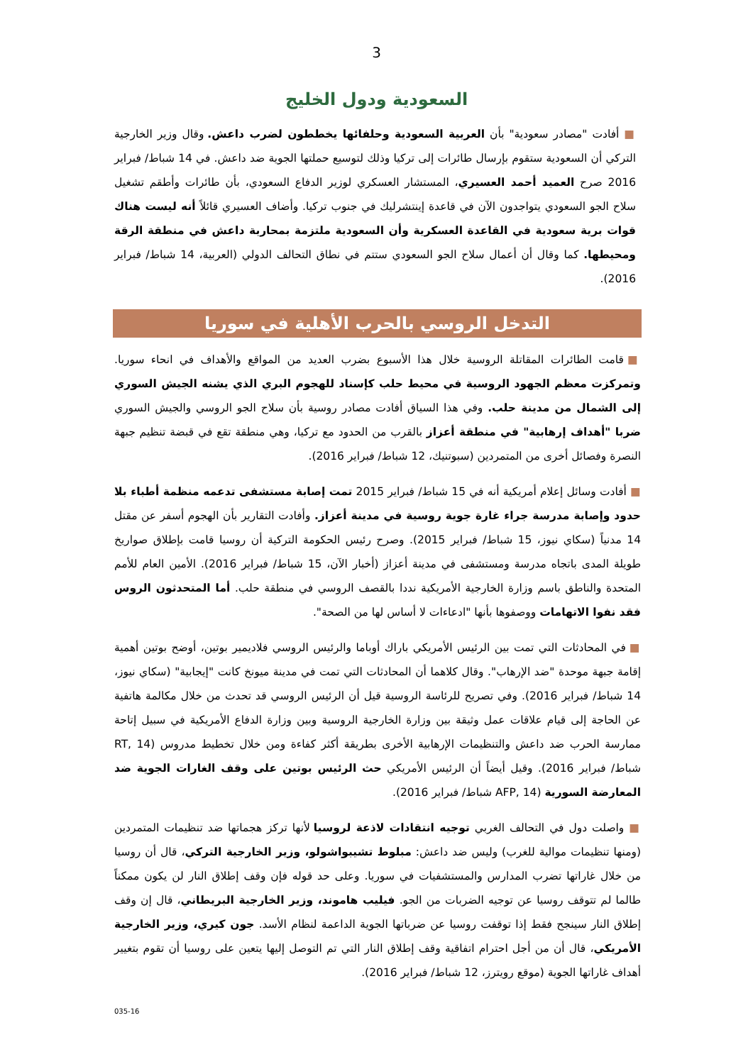3
السعودية ودول الخليج
■ أفادت "مصادر سعودية" بأن العربية السعودية وحلفائها يخططون لضرب داعش. وقال وزير الخارجية التركي أن السعودية ستقوم بإرسال طائرات إلى تركيا وذلك لتوسيع حملتها الجوية ضد داعش. في 14 شباط/ فبراير 2016 صرح العميد أحمد العسيري، المستشار العسكري لوزير الدفاع السعودي، بأن طائرات وأطقم تشغيل سلاح الجو السعودي يتواجدون الآن في قاعدة إينتشرليك في جنوب تركيا. وأضاف العسيري قائلاً أنه ليست هناك قوات برية سعودية في القاعدة العسكرية وأن السعودية ملتزمة بمحاربة داعش في منطقة الرقة ومحيطها. كما وقال أن أعمال سلاح الجو السعودي ستتم في نطاق التحالف الدولي (العربية، 14 شباط/ فبراير 2016).
التدخل الروسي بالحرب الأهلية في سوريا
■ قامت الطائرات المقاتلة الروسية خلال هذا الأسبوع بضرب العديد من المواقع والأهداف في انحاء سوريا. وتمركزت معظم الجهود الروسية في محيط حلب كإسناد للهجوم البري الذي يشنه الجيش السوري إلى الشمال من مدينة حلب. وفي هذا السياق أفادت مصادر روسية بأن سلاح الجو الروسي والجيش السوري ضربا "أهداف إرهابية" في منطقة أعزاز بالقرب من الحدود مع تركيا، وهي منطقة تقع في قبضة تنظيم جبهة النصرة وفصائل أخرى من المتمردين (سبوتنيك، 12 شباط/ فبراير 2016).
■ أفادت وسائل إعلام أمريكية أنه في 15 شباط/ فبراير 2015 تمت إصابة مستشفى تدعمه منظمة أطباء بلا حدود وإصابة مدرسة جراء غارة جوية روسية في مدينة أعزاز. وأفادت التقارير بأن الهجوم أسفر عن مقتل 14 مدنياً (سكاي نيوز، 15 شباط/ فبراير 2015). وصرح رئيس الحكومة التركية أن روسيا قامت بإطلاق صواريخ طويلة المدى باتجاه مدرسة ومستشفى في مدينة أعزاز (أخبار الآن، 15 شباط/ فبراير 2016). الأمين العام للأمم المتحدة والناطق باسم وزارة الخارجية الأمريكية نددا بالقصف الروسي في منطقة حلب. أما المتحدثون الروس فقد نفوا الاتهامات ووصفوها بأنها "ادعاءات لا أساس لها من الصحة".
■ في المحادثات التي تمت بين الرئيس الأمريكي باراك أوباما والرئيس الروسي فلاديمير بوتين، أوضح بوتين أهمية إقامة جبهة موحدة "ضد الإرهاب". وقال كلاهما أن المحادثات التي تمت في مدينة ميونخ كانت "إيجابية" (سكاي نيوز، 14 شباط/ فبراير 2016). وفي تصريح للرئاسة الروسية قيل أن الرئيس الروسي قد تحدث من خلال مكالمة هاتفية عن الحاجة إلى قيام علاقات عمل وثيقة بين وزارة الخارجية الروسية وبين وزارة الدفاع الأمريكية في سبيل إتاحة ممارسة الحرب ضد داعش والتنظيمات الإرهابية الأخرى بطريقة أكثر كفاءة ومن خلال تخطيط مدروس (RT, 14 شباط/ فبراير 2016). وقيل أيضاً أن الرئيس الأمريكي حث الرئيس بوتين على وقف الغارات الجوية ضد المعارضة السورية (AFP, 14 شباط/ فبراير 2016).
■ واصلت دول في التحالف الغربي توجيه انتقادات لاذعة لروسيا لأنها تركز هجماتها ضد تنظيمات المتمردين (ومنها تنظيمات موالية للغرب) وليس ضد داعش: مبلوط تشيبواشولو، وزير الخارجية التركي، قال أن روسيا من خلال غاراتها تضرب المدارس والمستشفيات في سوريا. وعلى حد قوله فإن وقف إطلاق النار لن يكون ممكناً طالما لم تتوقف روسيا عن توجيه الضربات من الجو. فيليب هاموند، وزير الخارجية البريطاني، قال إن وقف إطلاق النار سينجح فقط إذا توقفت روسيا عن ضرباتها الجوية الداعمة لنظام الأسد. جون كيري، وزير الخارجية الأمريكي، قال أن من أجل احترام اتفاقية وقف إطلاق النار التي تم التوصل إليها يتعين على روسيا أن تقوم بتغيير أهداف غاراتها الجوية (موقع رويترز، 12 شباط/ فبراير 2016).
035-16